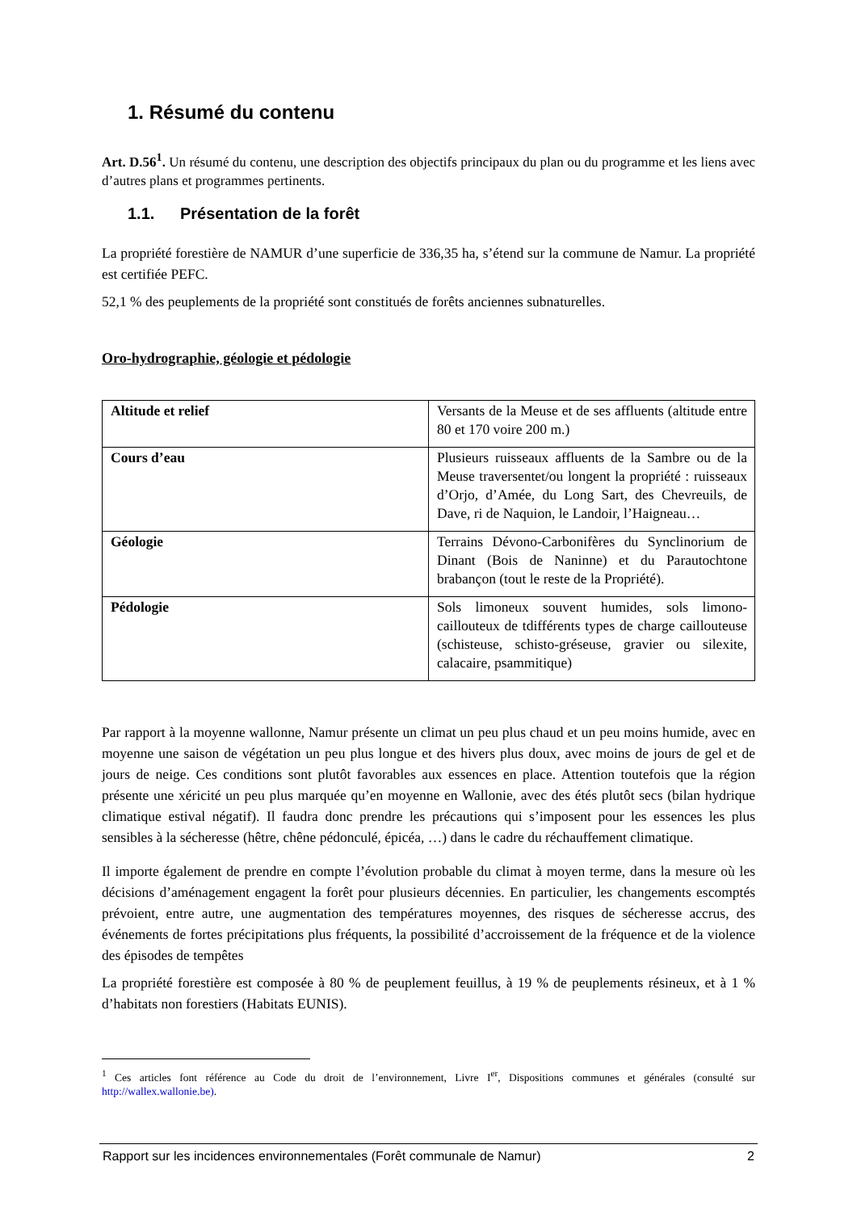1. Résumé du contenu
Art. D.56<sup>1</sup>. Un résumé du contenu, une description des objectifs principaux du plan ou du programme et les liens avec d’autres plans et programmes pertinents.
1.1. Présentation de la forêt
La propriété forestière de NAMUR d’une superficie de 336,35 ha, s’étend sur la commune de Namur. La propriété est certifiée PEFC.
52,1 % des peuplements de la propriété sont constitués de forêts anciennes subnaturelles.
Oro-hydrographie, géologie et pédologie
| Altitude et relief | Versants de la Meuse et de ses affluents (altitude entre 80 et 170 voire 200 m.) |
| Cours d’eau | Plusieurs ruisseaux affluents de la Sambre ou de la Meuse traversentet/ou longent la propriété : ruisseaux d’Orjo, d’Amée, du Long Sart, des Chevreuils, de Dave, ri de Naquion, le Landoir, l’Haigneau… |
| Géologie | Terrains Dévono-Carbonifères du Synclinorium de Dinant (Bois de Naninne) et du Parautochtone brabançon (tout le reste de la Propriété). |
| Pédologie | Sols limoneux souvent humides, sols limono-caillouteux de tdifférents types de charge caillouteuse (schisteuse, schisto-gréseuse, gravier ou silexite, calacaire, psammitique) |
Par rapport à la moyenne wallonne, Namur présente un climat un peu plus chaud et un peu moins humide, avec en moyenne une saison de végétation un peu plus longue et des hivers plus doux, avec moins de jours de gel et de jours de neige. Ces conditions sont plutôt favorables aux essences en place. Attention toutefois que la région présente une xéricité un peu plus marquée qu’en moyenne en Wallonie, avec des étés plutôt secs (bilan hydrique climatique estival négatif). Il faudra donc prendre les précautions qui s’imposent pour les essences les plus sensibles à la sécheresse (hêtre, chêne pédonculé, épicéa, …) dans le cadre du réchauffement climatique.
Il importe également de prendre en compte l’évolution probable du climat à moyen terme, dans la mesure où les décisions d’aménagement engagent la forêt pour plusieurs décennies. En particulier, les changements escomptés prévoient, entre autre, une augmentation des températures moyennes, des risques de sécheresse accrus, des événements de fortes précipitations plus fréquents, la possibilité d’accroissement de la fréquence et de la violence des épisodes de tempêtes
La propriété forestière est composée à 80 % de peuplement feuillus, à 19 % de peuplements résineux, et à 1 % d’habitats non forestiers (Habitats EUNIS).
<sup>1</sup> Ces articles font référence au Code du droit de l’environnement, Livre I<sup>er</sup>, Dispositions communes et générales (consulté sur http://wallex.wallonie.be).
Rapport sur les incidences environnementales (Forêt communale de Namur) 2